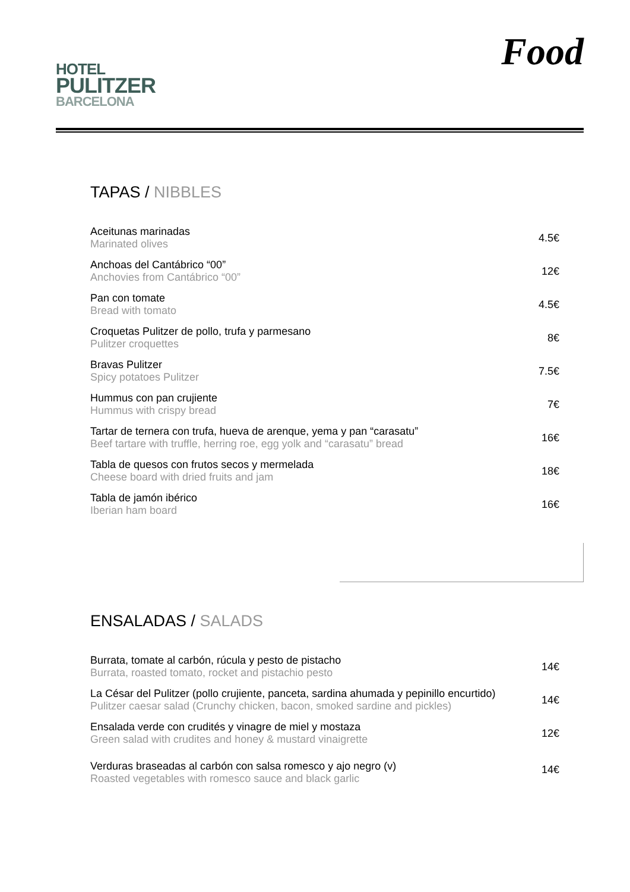HOTEL
PULITZER
BARCELONA
Food
TAPAS / NIBBLES
| Aceitunas marinadas Marinated olives | 4.5€ |
| Anchoas del Cantábrico “00” Anchovies from Cantábrico “00” | 12€ |
| Pan con tomate Bread with tomato | 4.5€ |
| Croquetas Pulitzer de pollo, trufa y parmesano Pulitzer croquettes | 8€ |
| Bravas Pulitzer Spicy potatoes Pulitzer | 7.5€ |
| Hummus con pan crujiente Hummus with crispy bread | 7€ |
| Tartar de ternera con trufa, hueva de arenque, yema y pan “carasatu” Beef tartare with truffle, herring roe, egg yolk and “carasatu” bread | 16€ |
| Tabla de quesos con frutos secos y mermelada Cheese board with dried fruits and jam | 18€ |
| Tabla de jamón ibérico Iberian ham board | 16€ |
ENSALADAS / SALADS
| Burrata, tomate al carbón, rúcula y pesto de pistacho Burrata, roasted tomato, rocket and pistachio pesto | 14€ |
| La César del Pulitzer (pollo crujiente, panceta, sardina ahumada y pepinillo encurtido) Pulitzer caesar salad (Crunchy chicken, bacon, smoked sardine and pickles) | 14€ |
| Ensalada verde con crudités y vinagre de miel y mostaza Green salad with crudites and honey & mustard vinaigrette | 12€ |
| Verduras braseadas al carbón con salsa romesco y ajo negro (v) Roasted vegetables with romesco sauce and black garlic | 14€ |